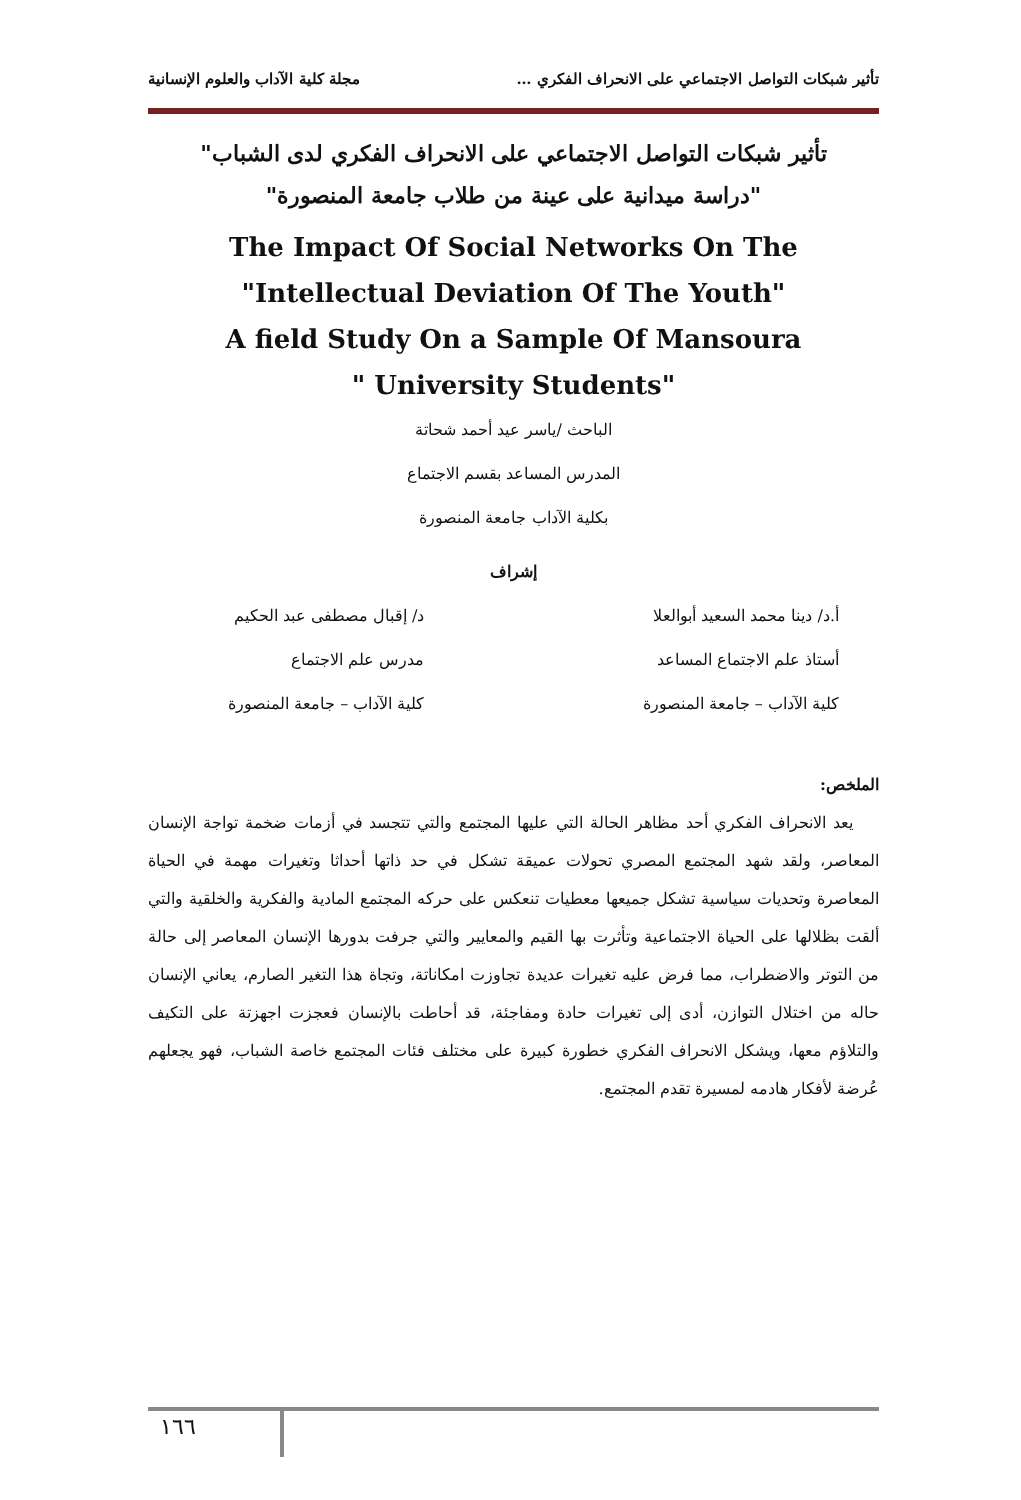تأثير شبكات التواصل الاجتماعي على الانحراف الفكري … مجلة كلية الآداب والعلوم الإنسانية
تأثير شبكات التواصل الاجتماعي على الانحراف الفكري لدى الشباب"
"دراسة ميدانية على عينة من طلاب جامعة المنصورة"
The Impact Of Social Networks On The
"Intellectual Deviation Of The Youth"
A field Study On a Sample Of Mansoura
" University Students"
الباحث /ياسر عيد أحمد شحاتة
المدرس المساعد بقسم الاجتماع
بكلية الآداب جامعة المنصورة
إشراف
أ.د/ دينا محمد السعيد أبوالعلا
أستاذ علم الاجتماع المساعد
كلية الآداب – جامعة المنصورة
د/ إقبال مصطفى عبد الحكيم
مدرس علم الاجتماع
كلية الآداب – جامعة المنصورة
الملخص:
يعد الانحراف الفكري أحد مظاهر الحالة التي عليها المجتمع والتي تتجسد في أزمات ضخمة تواجة الإنسان المعاصر، ولقد شهد المجتمع المصري تحولات عميقة تشكل في حد ذاتها أحداثا وتغيرات مهمة في الحياة المعاصرة وتحديات سياسية تشكل جميعها معطيات تنعكس على حركه المجتمع المادية والفكرية والخلقية والتي ألقت بظلالها على الحياة الاجتماعية وتأثرت بها القيم والمعايير والتي جرفت بدورها الإنسان المعاصر إلى حالة من التوتر والاضطراب، مما فرض عليه تغيرات عديدة تجاوزت امكاناتة، وتجاة هذا التغير الصارم، يعاني الإنسان حاله من اختلال التوازن، أدى إلى تغيرات حادة ومفاجئة، قد أحاطت بالإنسان فعجزت اجهزتة على التكيف والتلاؤم معها، ويشكل الانحراف الفكري خطورة كبيرة على مختلف فئات المجتمع خاصة الشباب، فهو يجعلهم عُرضة لأفكار هادمه لمسيرة تقدم المجتمع.
١٦٦